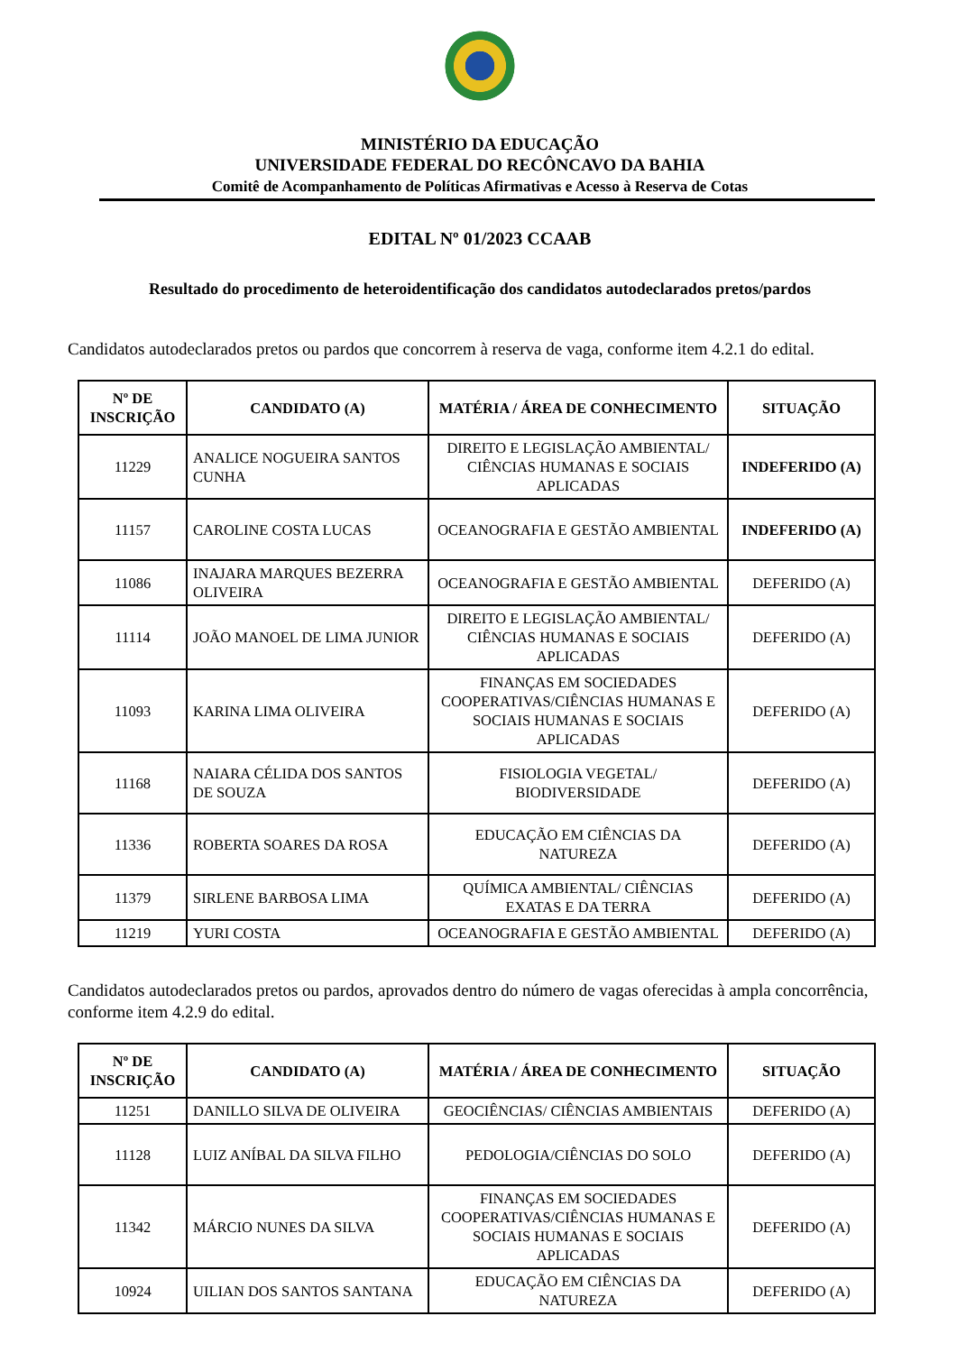MINISTÉRIO DA EDUCAÇÃO
UNIVERSIDADE FEDERAL DO RECÔNCAVO DA BAHIA
Comitê de Acompanhamento de Políticas Afirmativas e Acesso à Reserva de Cotas
EDITAL Nº 01/2023 CCAAB
Resultado do procedimento de heteroidentificação dos candidatos autodeclarados pretos/pardos
Candidatos autodeclarados pretos ou pardos que concorrem à reserva de vaga, conforme item 4.2.1 do edital.
| Nº DE INSCRIÇÃO | CANDIDATO (A) | MATÉRIA / ÁREA DE CONHECIMENTO | SITUAÇÃO |
| --- | --- | --- | --- |
| 11229 | ANALICE NOGUEIRA SANTOS CUNHA | DIREITO E LEGISLAÇÃO AMBIENTAL/ CIÊNCIAS HUMANAS E SOCIAIS APLICADAS | INDEFERIDO (A) |
| 11157 | CAROLINE COSTA LUCAS | OCEANOGRAFIA E GESTÃO AMBIENTAL | INDEFERIDO (A) |
| 11086 | INAJARA MARQUES BEZERRA OLIVEIRA | OCEANOGRAFIA E GESTÃO AMBIENTAL | DEFERIDO (A) |
| 11114 | JOÃO MANOEL DE LIMA JUNIOR | DIREITO E LEGISLAÇÃO AMBIENTAL/ CIÊNCIAS HUMANAS E SOCIAIS APLICADAS | DEFERIDO (A) |
| 11093 | KARINA LIMA OLIVEIRA | FINANÇAS EM SOCIEDADES COOPERATIVAS/CIÊNCIAS HUMANAS E SOCIAIS HUMANAS E SOCIAIS APLICADAS | DEFERIDO (A) |
| 11168 | NAIARA CÉLIDA DOS SANTOS DE SOUZA | FISIOLOGIA VEGETAL/ BIODIVERSIDADE | DEFERIDO (A) |
| 11336 | ROBERTA SOARES DA ROSA | EDUCAÇÃO EM CIÊNCIAS DA NATUREZA | DEFERIDO (A) |
| 11379 | SIRLENE BARBOSA LIMA | QUÍMICA AMBIENTAL/ CIÊNCIAS EXATAS E DA TERRA | DEFERIDO (A) |
| 11219 | YURI COSTA | OCEANOGRAFIA E GESTÃO AMBIENTAL | DEFERIDO (A) |
Candidatos autodeclarados pretos ou pardos, aprovados dentro do número de vagas oferecidas à ampla concorrência, conforme item 4.2.9 do edital.
| Nº DE INSCRIÇÃO | CANDIDATO (A) | MATÉRIA / ÁREA DE CONHECIMENTO | SITUAÇÃO |
| --- | --- | --- | --- |
| 11251 | DANILLO SILVA DE OLIVEIRA | GEOCIÊNCIAS/ CIÊNCIAS AMBIENTAIS | DEFERIDO (A) |
| 11128 | LUIZ ANÍBAL DA SILVA FILHO | PEDOLOGIA/CIÊNCIAS DO SOLO | DEFERIDO (A) |
| 11342 | MÁRCIO NUNES DA SILVA | FINANÇAS EM SOCIEDADES COOPERATIVAS/CIÊNCIAS HUMANAS E SOCIAIS HUMANAS E SOCIAIS APLICADAS | DEFERIDO (A) |
| 10924 | UILIAN DOS SANTOS SANTANA | EDUCAÇÃO EM CIÊNCIAS DA NATUREZA | DEFERIDO (A) |